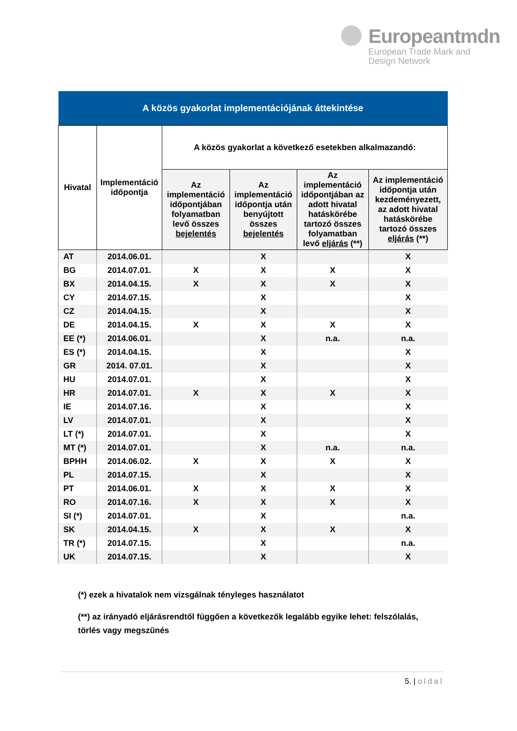Europeantmdn
European Trade Mark and
Design Network
| A közös gyakorlat implementációjának áttekintése | | | | | |
| --- | --- | --- | --- | --- | --- |
| Hivatal | Implementáció időpontja | A közös gyakorlat a következő esetekben alkalmazandó: | | | |
| | | Az implementáció időpontjában folyamatban levő összes bejelentés | Az implementáció időpontja után benyújtott összes bejelentés | Az implementáció időpontjában az adott hivatal hatáskörébe tartozó összes folyamatban levő eljárás (**) | Az implementáció időpontja után kezdeményezett, az adott hivatal hatáskörébe tartozó összes eljárás (**) |
| AT | 2014.06.01. | | X | | X |
| BG | 2014.07.01. | X | X | X | X |
| BX | 2014.04.15. | X | X | X | X |
| CY | 2014.07.15. | | X | | X |
| CZ | 2014.04.15. | | X | | X |
| DE | 2014.04.15. | X | X | X | X |
| EE (*) | 2014.06.01. | | X | n.a. | n.a. |
| ES (*) | 2014.04.15. | | X | | X |
| GR | 2014. 07.01. | | X | | X |
| HU | 2014.07.01. | | X | | X |
| HR | 2014.07.01. | X | X | X | X |
| IE | 2014.07.16. | | X | | X |
| LV | 2014.07.01. | | X | | X |
| LT (*) | 2014.07.01. | | X | | X |
| MT (*) | 2014.07.01. | | X | n.a. | n.a. |
| BPHH | 2014.06.02. | X | X | X | X |
| PL | 2014.07.15. | | X | | X |
| PT | 2014.06.01. | X | X | X | X |
| RO | 2014.07.16. | X | X | X | X |
| SI (*) | 2014.07.01. | | X | | n.a. |
| SK | 2014.04.15. | X | X | X | X |
| TR (*) | 2014.07.15. | | X | | n.a. |
| UK | 2014.07.15. | | X | | X |
(*) ezek a hivatalok nem vizsgálnak tényleges használatot
(**) az irányadó eljárásrendtől függően a következők legalább egyike lehet: felszólalás, törlés vagy megszűnés
5. | oldal